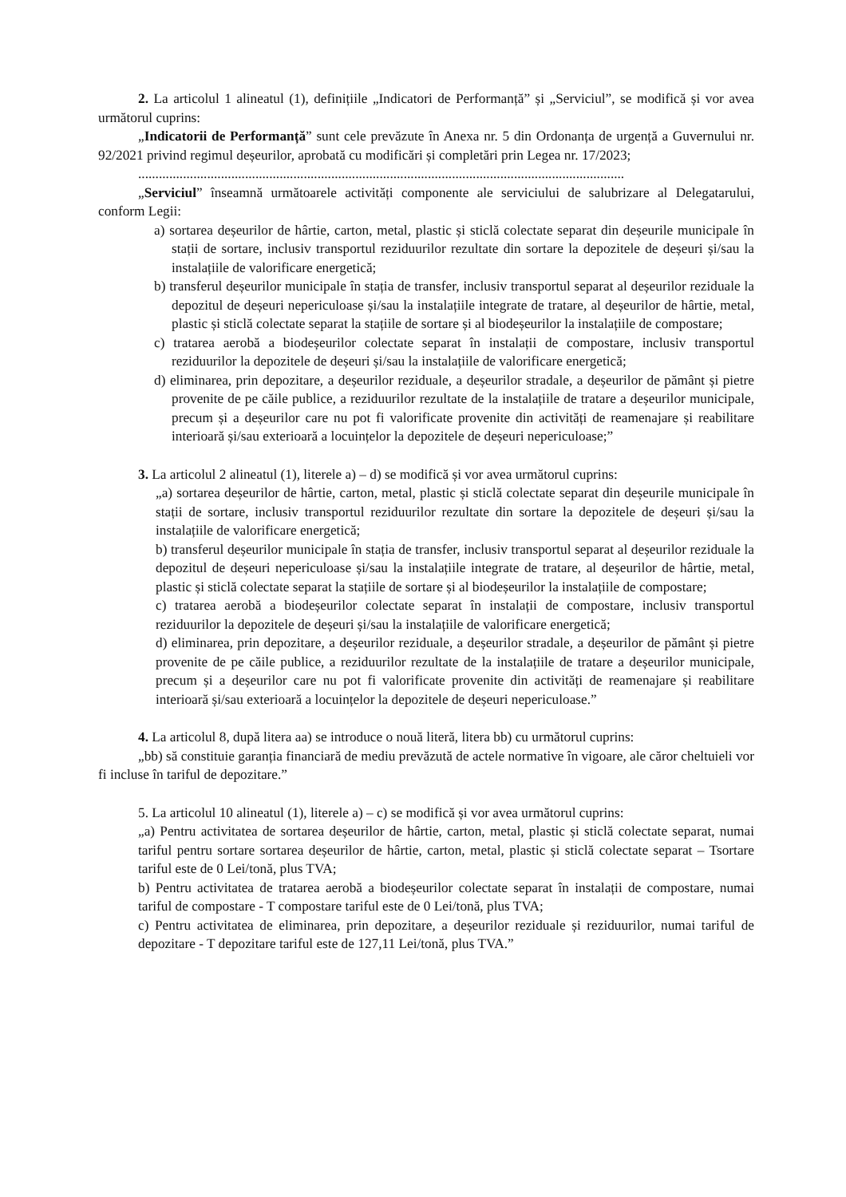2. La articolul 1 alineatul (1), definițiile „Indicatori de Performanță” și „Serviciul”, se modifică și vor avea următorul cuprins:
„Indicatorii de Performanță” sunt cele prevăzute în Anexa nr. 5 din Ordonanța de urgență a Guvernului nr. 92/2021 privind regimul deșeurilor, aprobată cu modificări și completări prin Legea nr. 17/2023;
.............................................................................................................................................
„Serviciul” înseamnă următoarele activități componente ale serviciului de salubrizare al Delegatarului, conform Legii:
a) sortarea deșeurilor de hârtie, carton, metal, plastic și sticlă colectate separat din deșeurile municipale în stații de sortare, inclusiv transportul reziduurilor rezultate din sortare la depozitele de deșeuri și/sau la instalațiile de valorificare energetică;
b) transferul deșeurilor municipale în stația de transfer, inclusiv transportul separat al deșeurilor reziduale la depozitul de deșeuri nepericuloase și/sau la instalațiile integrate de tratare, al deșeurilor de hârtie, metal, plastic și sticlă colectate separat la stațiile de sortare și al biodeșeurilor la instalațiile de compostare;
c) tratarea aerobă a biodeșeurilor colectate separat în instalații de compostare, inclusiv transportul reziduurilor la depozitele de deșeuri și/sau la instalațiile de valorificare energetică;
d) eliminarea, prin depozitare, a deșeurilor reziduale, a deșeurilor stradale, a deșeurilor de pământ și pietre provenite de pe căile publice, a reziduurilor rezultate de la instalațiile de tratare a deșeurilor municipale, precum și a deșeurilor care nu pot fi valorificate provenite din activități de reamenajare și reabilitare interioară și/sau exterioară a locuințelor la depozitele de deșeuri nepericuloase;”
3. La articolul 2 alineatul (1), literele a) – d) se modifică și vor avea următorul cuprins:
„a) sortarea deșeurilor de hârtie, carton, metal, plastic și sticlă colectate separat din deșeurile municipale în stații de sortare, inclusiv transportul reziduurilor rezultate din sortare la depozitele de deșeuri și/sau la instalațiile de valorificare energetică;
b) transferul deșeurilor municipale în stația de transfer, inclusiv transportul separat al deșeurilor reziduale la depozitul de deșeuri nepericuloase și/sau la instalațiile integrate de tratare, al deșeurilor de hârtie, metal, plastic și sticlă colectate separat la stațiile de sortare și al biodeșeurilor la instalațiile de compostare;
c) tratarea aerobă a biodeșeurilor colectate separat în instalații de compostare, inclusiv transportul reziduurilor la depozitele de deșeuri și/sau la instalațiile de valorificare energetică;
d) eliminarea, prin depozitare, a deșeurilor reziduale, a deșeurilor stradale, a deșeurilor de pământ și pietre provenite de pe căile publice, a reziduurilor rezultate de la instalațiile de tratare a deșeurilor municipale, precum și a deșeurilor care nu pot fi valorificate provenite din activități de reamenajare și reabilitare interioară și/sau exterioară a locuințelor la depozitele de deșeuri nepericuloase.”
4. La articolul 8, după litera aa) se introduce o nouă literă, litera bb) cu următorul cuprins:
„bb) să constituie garanția financiară de mediu prevăzută de actele normative în vigoare, ale căror cheltuieli vor fi incluse în tariful de depozitare.”
5. La articolul 10 alineatul (1), literele a) – c) se modifică și vor avea următorul cuprins:
„a) Pentru activitatea de sortarea deșeurilor de hârtie, carton, metal, plastic și sticlă colectate separat, numai tariful pentru sortare sortarea deșeurilor de hârtie, carton, metal, plastic și sticlă colectate separat – Tsortare tariful este de 0 Lei/tonă, plus TVA;
b) Pentru activitatea de tratarea aerobă a biodeșeurilor colectate separat în instalații de compostare, numai tariful de compostare - T compostare tariful este de 0 Lei/tonă, plus TVA;
c) Pentru activitatea de eliminarea, prin depozitare, a deșeurilor reziduale și reziduurilor, numai tariful de depozitare - T depozitare tariful este de 127,11 Lei/tonă, plus TVA.”